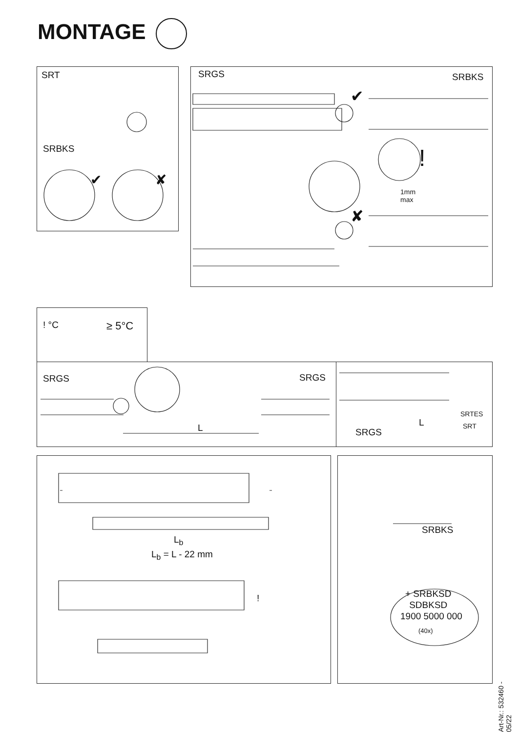MONTAGE
SRT
SRBKS
✔ ✘
SRGS SRBKS
✔
!
1mm
max
✘
! °C ≥ 5°C
SRGS SRGS
L
SRTES
SRT
L
SRGS
L<sub>b</sub>
L<sub>b</sub> = L - 22 mm
!
SRBKS
+ SRBKSD
SDBKSD
1900 5000 000
(40x)
Art-Nr.: 532460 - 05/22